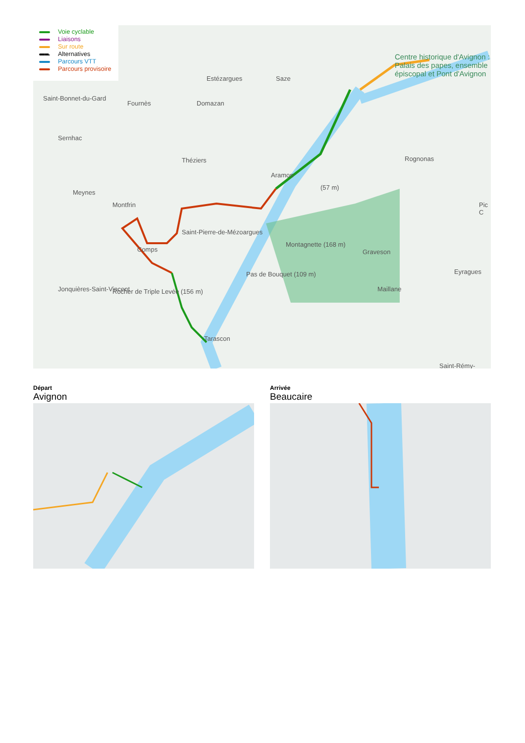Centre historique d'Avignon : Palais des papes, ensemble épiscopal et Pont d'Avignon
Estézargues Saze
Saint-Bonnet-du-Gard
Fournès Domazan
Sernhac
Théziers
Aramon
Rognonas
(57 m)
Meynes
Montfrin Pic C
Saint-Pierre-de-Mézoargues
Montagnette (168 m)
Comps Graveson
Eyragues
Pas de Bouquet (109 m)
Jonquières-Saint-Vincent Rocher de Triple Levée (156 m) Maillane
Tarascon
Saint-Rémy-
Voie cyclable
Liaisons
Sur route
Alternatives
Parcours VTT
Parcours provisoire
Départ
Avignon
Arrivée
Beaucaire